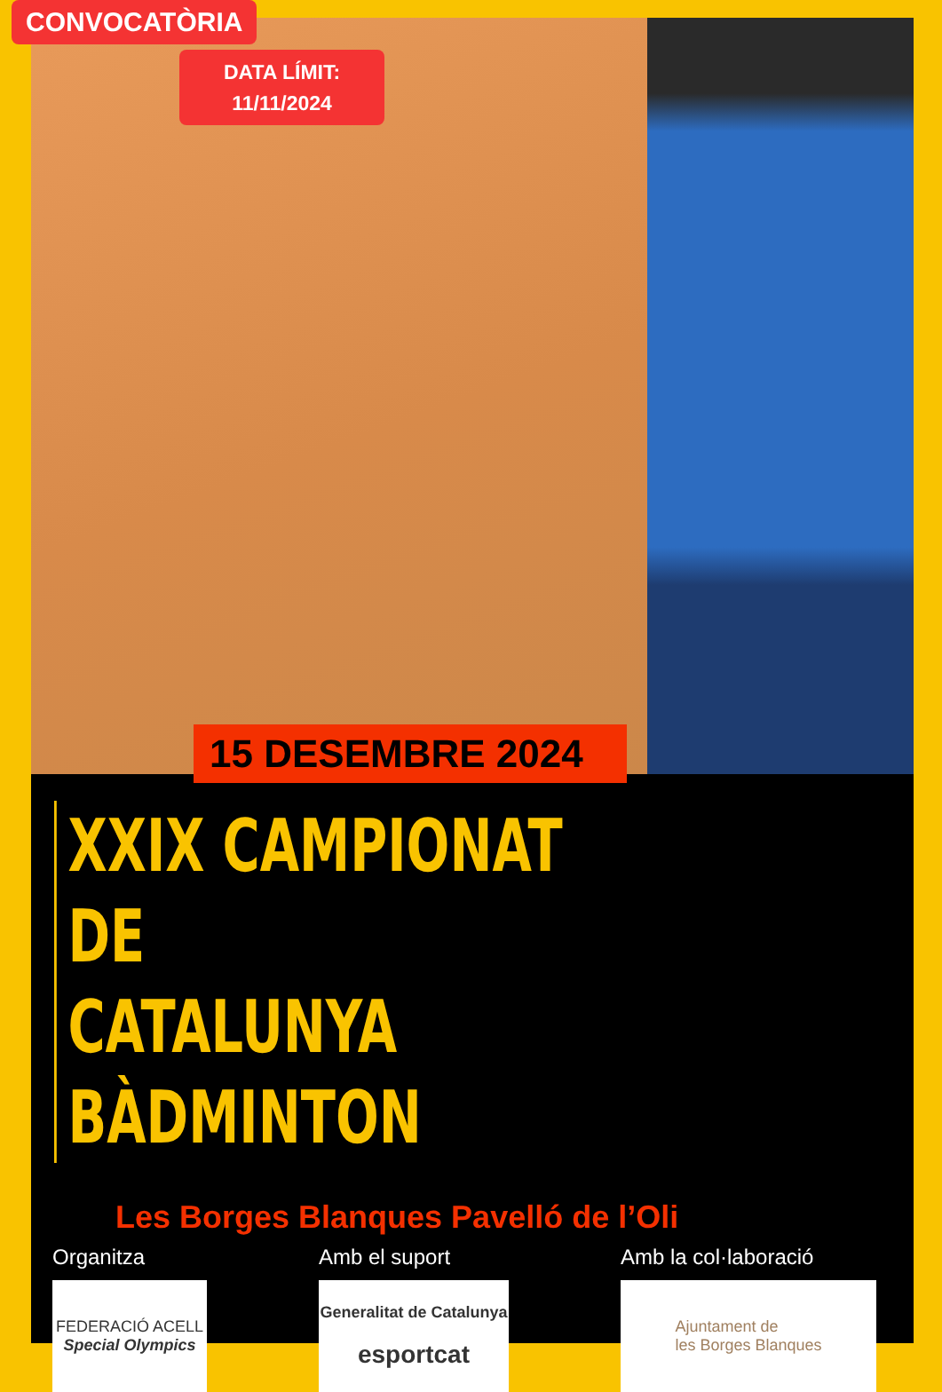CONVOCATÒRIA
DATA LÍMIT:
11/11/2024
15 DESEMBRE 2024
XXIX CAMPIONAT DE
CATALUNYA
BÀDMINTON
Les Borges Blanques Pavelló de l’Oli
Organitza
FEDERACIÓ ACELL
Special Olympics
Amb el suport
Generalitat de Catalunya
esportcat
Amb la col·laboració
Ajuntament de
les Borges Blanques